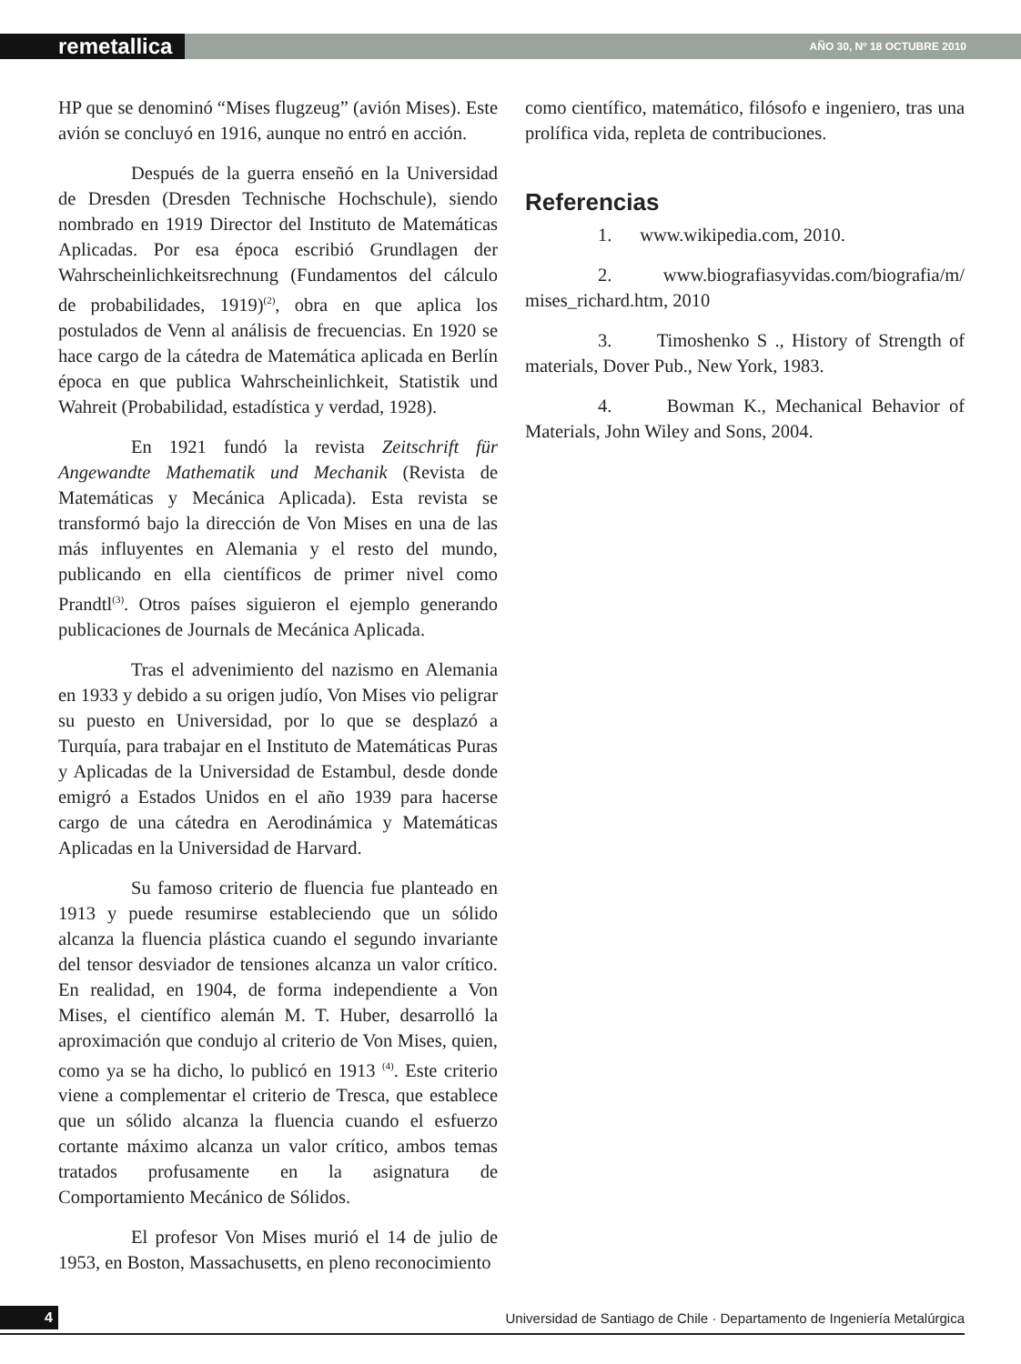remetallica
AÑO 30, Nº 18 OCTUBRE 2010
HP que se denominó “Mises flugzeug” (avión Mises). Este avión se concluyó en 1916, aunque no entró en acción.
Después de la guerra enseñó en la Universidad de Dresden (Dresden Technische Hochschule), siendo nombrado en 1919 Director del Instituto de Matemáticas Aplicadas. Por esa época escribió Grundlagen der Wahrscheinlichkeitsrechnung (Fundamentos del cálculo de probabilidades, 1919)<sup>(2)</sup>, obra en que aplica los postulados de Venn al análisis de frecuencias. En 1920 se hace cargo de la cátedra de Matemática aplicada en Berlín época en que publica Wahrscheinlichkeit, Statistik und Wahreit (Probabilidad, estadística y verdad, 1928).
En 1921 fundó la revista Zeitschrift für Angewandte Mathematik und Mechanik (Revista de Matemáticas y Mecánica Aplicada). Esta revista se transformó bajo la dirección de Von Mises en una de las más influyentes en Alemania y el resto del mundo, publicando en ella científicos de primer nivel como Prandtl<sup>(3)</sup>. Otros países siguieron el ejemplo generando publicaciones de Journals de Mecánica Aplicada.
Tras el advenimiento del nazismo en Alemania en 1933 y debido a su origen judío, Von Mises vio peligrar su puesto en Universidad, por lo que se desplazó a Turquía, para trabajar en el Instituto de Matemáticas Puras y Aplicadas de la Universidad de Estambul, desde donde emigró a Estados Unidos en el año 1939 para hacerse cargo de una cátedra en Aerodinámica y Matemáticas Aplicadas en la Universidad de Harvard.
Su famoso criterio de fluencia fue planteado en 1913 y puede resumirse estableciendo que un sólido alcanza la fluencia plástica cuando el segundo invariante del tensor desviador de tensiones alcanza un valor crítico. En realidad, en 1904, de forma independiente a Von Mises, el científico alemán M. T. Huber, desarrolló la aproximación que condujo al criterio de Von Mises, quien, como ya se ha dicho, lo publicó en 1913 <sup>(4)</sup>. Este criterio viene a complementar el criterio de Tresca, que establece que un sólido alcanza la fluencia cuando el esfuerzo cortante máximo alcanza un valor crítico, ambos temas tratados profusamente en la asignatura de Comportamiento Mecánico de Sólidos.
El profesor Von Mises murió el 14 de julio de 1953, en Boston, Massachusetts, en pleno reconocimiento
como científico, matemático, filósofo e ingeniero, tras una prolífica vida, repleta de contribuciones.
Referencias
1. www.wikipedia.com, 2010.
2. www.biografiasyvidas.com/biografia/m/ mises_richard.htm, 2010
3. Timoshenko S ., History of Strength of materials, Dover Pub., New York, 1983.
4. Bowman K., Mechanical Behavior of Materials, John Wiley and Sons, 2004.
4
Universidad de Santiago de Chile · Departamento de Ingeniería Metalúrgica